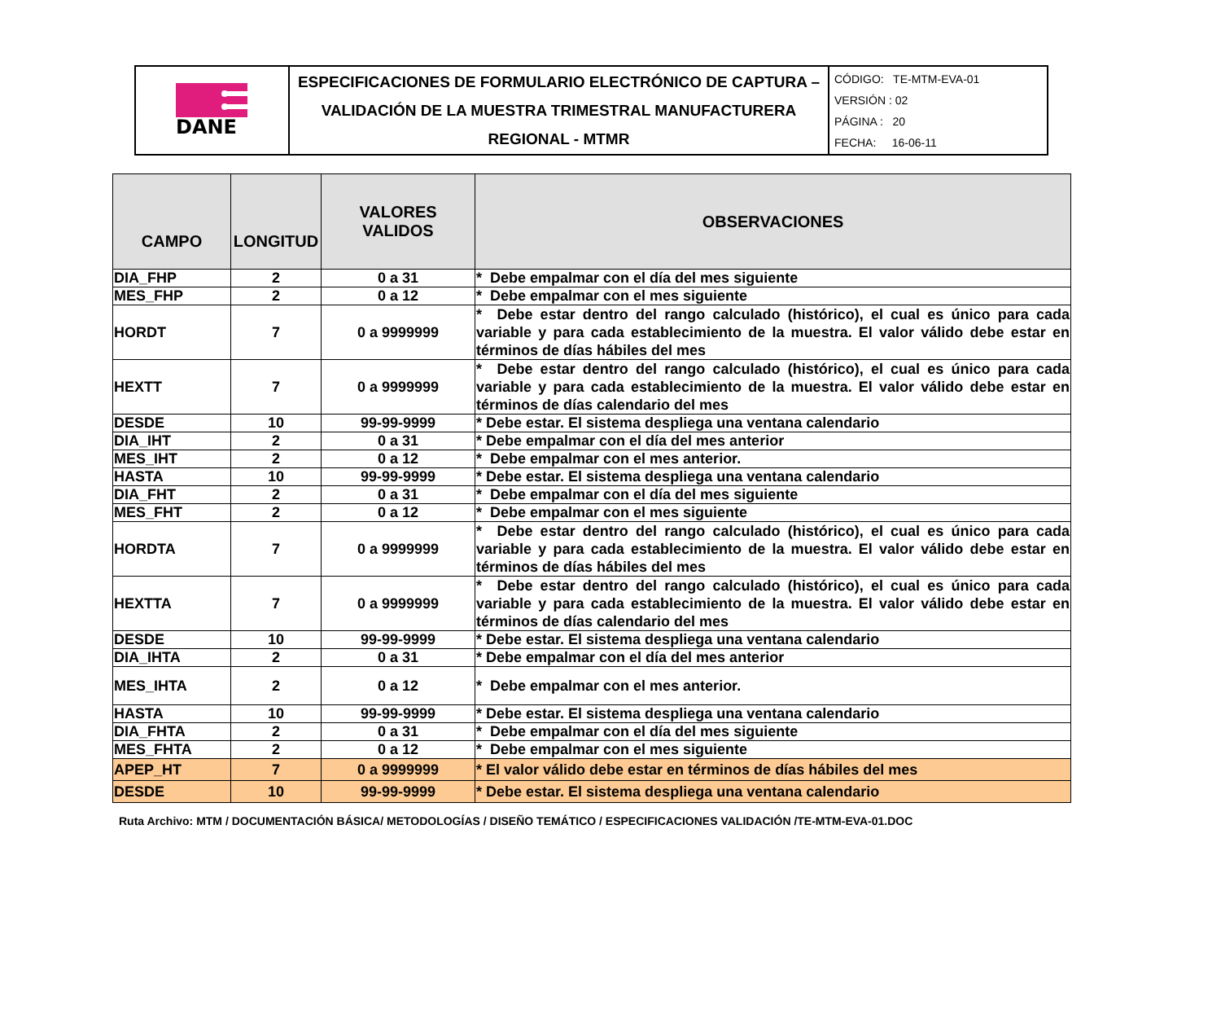| DANE | ESPECIFICACIONES DE FORMULARIO ELECTRÓNICO DE CAPTURA – VALIDACIÓN DE LA MUESTRA TRIMESTRAL MANUFACTURERA REGIONAL - MTMR | CÓDIGO: TE-MTM-EVA-01 VERSIÓN : 02 PÁGINA : 20 FECHA: 16-06-11 |
| CAMPO | LONGITUD | VALORES VALIDOS | OBSERVACIONES |
| --- | --- | --- | --- |
| DIA_FHP | 2 | 0 a 31 | * Debe empalmar con el día del mes siguiente |
| MES_FHP | 2 | 0 a 12 | * Debe empalmar con el mes siguiente |
| HORDT | 7 | 0 a 9999999 | * Debe estar dentro del rango calculado (histórico), el cual es único para cada variable y para cada establecimiento de la muestra. El valor válido debe estar en términos de días hábiles del mes |
| HEXTT | 7 | 0 a 9999999 | * Debe estar dentro del rango calculado (histórico), el cual es único para cada variable y para cada establecimiento de la muestra. El valor válido debe estar en términos de días calendario del mes |
| DESDE | 10 | 99-99-9999 | * Debe estar. El sistema despliega una ventana calendario |
| DIA_IHT | 2 | 0 a 31 | * Debe empalmar con el día del mes anterior |
| MES_IHT | 2 | 0 a 12 | * Debe empalmar con el mes anterior. |
| HASTA | 10 | 99-99-9999 | * Debe estar. El sistema despliega una ventana calendario |
| DIA_FHT | 2 | 0 a 31 | * Debe empalmar con el día del mes siguiente |
| MES_FHT | 2 | 0 a 12 | * Debe empalmar con el mes siguiente |
| HORDTA | 7 | 0 a 9999999 | * Debe estar dentro del rango calculado (histórico), el cual es único para cada variable y para cada establecimiento de la muestra. El valor válido debe estar en términos de días hábiles del mes |
| HEXTTA | 7 | 0 a 9999999 | * Debe estar dentro del rango calculado (histórico), el cual es único para cada variable y para cada establecimiento de la muestra. El valor válido debe estar en términos de días calendario del mes |
| DESDE | 10 | 99-99-9999 | * Debe estar. El sistema despliega una ventana calendario |
| DIA_IHTA | 2 | 0 a 31 | * Debe empalmar con el día del mes anterior |
| MES_IHTA | 2 | 0 a 12 | * Debe empalmar con el mes anterior. |
| HASTA | 10 | 99-99-9999 | * Debe estar. El sistema despliega una ventana calendario |
| DIA_FHTA | 2 | 0 a 31 | * Debe empalmar con el día del mes siguiente |
| MES_FHTA | 2 | 0 a 12 | * Debe empalmar con el mes siguiente |
| APEP_HT | 7 | 0 a 9999999 | * El valor válido debe estar en términos de días hábiles del mes |
| DESDE | 10 | 99-99-9999 | * Debe estar. El sistema despliega una ventana calendario |
Ruta Archivo: MTM / DOCUMENTACIÓN BÁSICA/ METODOLOGÍAS / DISEÑO TEMÁTICO / ESPECIFICACIONES VALIDACIÓN /TE-MTM-EVA-01.DOC